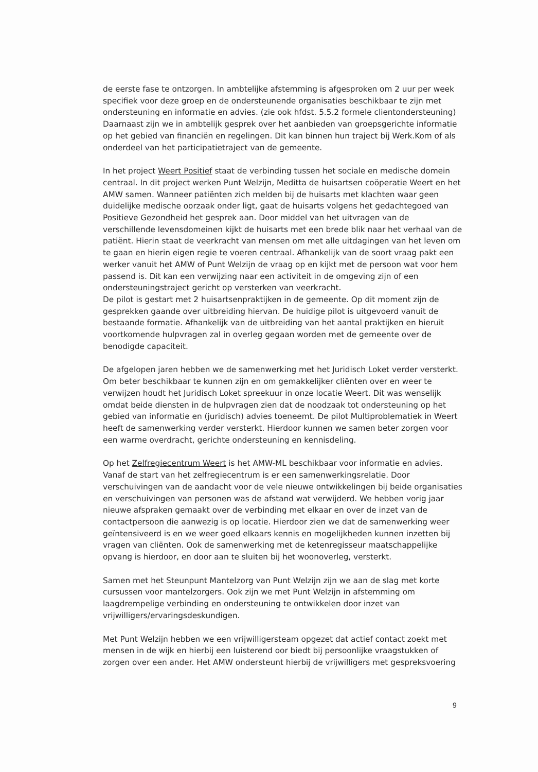de eerste fase te ontzorgen. In ambtelijke afstemming is afgesproken om 2 uur per week specifiek voor deze groep en de ondersteunende organisaties beschikbaar te zijn met ondersteuning en informatie en advies. (zie ook hfdst. 5.5.2 formele clientondersteuning) Daarnaast zijn we in ambtelijk gesprek over het aanbieden van groepsgerichte informatie op het gebied van financiën en regelingen. Dit kan binnen hun traject bij Werk.Kom of als onderdeel van het participatietraject van de gemeente.
In het project Weert Positief staat de verbinding tussen het sociale en medische domein centraal. In dit project werken Punt Welzijn, Meditta de huisartsen coöperatie Weert en het AMW samen. Wanneer patiënten zich melden bij de huisarts met klachten waar geen duidelijke medische oorzaak onder ligt, gaat de huisarts volgens het gedachtegoed van Positieve Gezondheid het gesprek aan. Door middel van het uitvragen van de verschillende levensdomeinen kijkt de huisarts met een brede blik naar het verhaal van de patiënt. Hierin staat de veerkracht van mensen om met alle uitdagingen van het leven om te gaan en hierin eigen regie te voeren centraal. Afhankelijk van de soort vraag pakt een werker vanuit het AMW of Punt Welzijn de vraag op en kijkt met de persoon wat voor hem passend is. Dit kan een verwijzing naar een activiteit in de omgeving zijn of een ondersteuningstraject gericht op versterken van veerkracht.
De pilot is gestart met 2 huisartsenpraktijken in de gemeente. Op dit moment zijn de gesprekken gaande over uitbreiding hiervan. De huidige pilot is uitgevoerd vanuit de bestaande formatie. Afhankelijk van de uitbreiding van het aantal praktijken en hieruit voortkomende hulpvragen zal in overleg gegaan worden met de gemeente over de benodigde capaciteit.
De afgelopen jaren hebben we de samenwerking met het Juridisch Loket verder versterkt. Om beter beschikbaar te kunnen zijn en om gemakkelijker cliënten over en weer te verwijzen houdt het Juridisch Loket spreekuur in onze locatie Weert. Dit was wenselijk omdat beide diensten in de hulpvragen zien dat de noodzaak tot ondersteuning op het gebied van informatie en (juridisch) advies toeneemt. De pilot Multiproblematiek in Weert heeft de samenwerking verder versterkt. Hierdoor kunnen we samen beter zorgen voor een warme overdracht, gerichte ondersteuning en kennisdeling.
Op het Zelfregiecentrum Weert is het AMW-ML beschikbaar voor informatie en advies. Vanaf de start van het zelfregiecentrum is er een samenwerkingsrelatie. Door verschuivingen van de aandacht voor de vele nieuwe ontwikkelingen bij beide organisaties en verschuivingen van personen was de afstand wat verwijderd. We hebben vorig jaar nieuwe afspraken gemaakt over de verbinding met elkaar en over de inzet van de contactpersoon die aanwezig is op locatie. Hierdoor zien we dat de samenwerking weer geïntensiveerd is en we weer goed elkaars kennis en mogelijkheden kunnen inzetten bij vragen van cliënten. Ook de samenwerking met de ketenregisseur maatschappelijke opvang is hierdoor, en door aan te sluiten bij het woonoverleg, versterkt.
Samen met het Steunpunt Mantelzorg van Punt Welzijn zijn we aan de slag met korte cursussen voor mantelzorgers. Ook zijn we met Punt Welzijn in afstemming om laagdrempelige verbinding en ondersteuning te ontwikkelen door inzet van vrijwilligers/ervaringsdeskundigen.
Met Punt Welzijn hebben we een vrijwilligersteam opgezet dat actief contact zoekt met mensen in de wijk en hierbij een luisterend oor biedt bij persoonlijke vraagstukken of zorgen over een ander. Het AMW ondersteunt hierbij de vrijwilligers met gespreksvoering
9